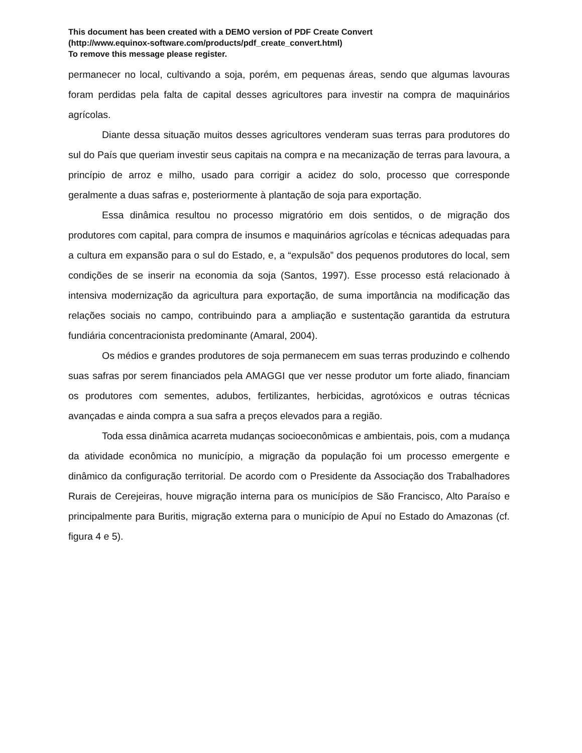This document has been created with a DEMO version of PDF Create Convert
(http://www.equinox-software.com/products/pdf_create_convert.html)
To remove this message please register.
permanecer no local, cultivando a soja, porém, em pequenas áreas, sendo que algumas lavouras foram perdidas pela falta de capital desses agricultores para investir na compra de maquinários agrícolas.
Diante dessa situação muitos desses agricultores venderam suas terras para produtores do sul do País que queriam investir seus capitais na compra e na mecanização de terras para lavoura, a princípio de arroz e milho, usado para corrigir a acidez do solo, processo que corresponde geralmente a duas safras e, posteriormente à plantação de soja para exportação.
Essa dinâmica resultou no processo migratório em dois sentidos, o de migração dos produtores com capital, para compra de insumos e maquinários agrícolas e técnicas adequadas para a cultura em expansão para o sul do Estado, e, a “expulsão” dos pequenos produtores do local, sem condições de se inserir na economia da soja (Santos, 1997). Esse processo está relacionado à intensiva modernização da agricultura para exportação, de suma importância na modificação das relações sociais no campo, contribuindo para a ampliação e sustentação garantida da estrutura fundiária concentracionista predominante (Amaral, 2004).
Os médios e grandes produtores de soja permanecem em suas terras produzindo e colhendo suas safras por serem financiados pela AMAGGI que ver nesse produtor um forte aliado, financiam os produtores com sementes, adubos, fertilizantes, herbicidas, agrotóxicos e outras técnicas avançadas e ainda compra a sua safra a preços elevados para a região.
Toda essa dinâmica acarreta mudanças socioeconômicas e ambientais, pois, com a mudança da atividade econômica no município, a migração da população foi um processo emergente e dinâmico da configuração territorial. De acordo com o Presidente da Associação dos Trabalhadores Rurais de Cerejeiras, houve migração interna para os municípios de São Francisco, Alto Paraíso e principalmente para Buritis, migração externa para o município de Apuí no Estado do Amazonas (cf. figura 4 e 5).